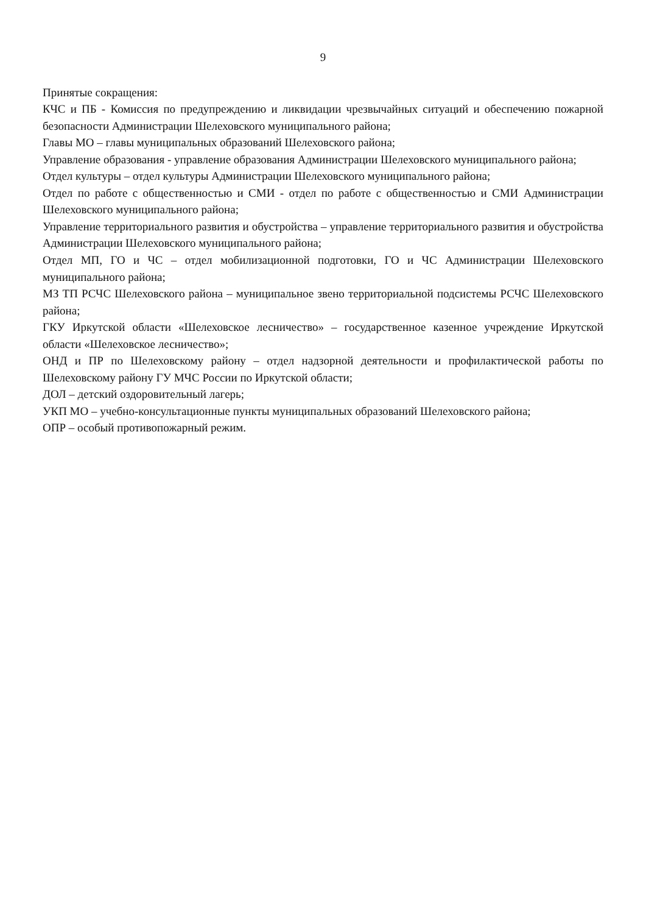9
Принятые сокращения:
КЧС и ПБ - Комиссия по предупреждению и ликвидации чрезвычайных ситуаций и обеспечению пожарной безопасности Администрации Шелеховского муниципального района;
Главы МО – главы муниципальных образований Шелеховского района;
Управление образования - управление образования Администрации Шелеховского муниципального района;
Отдел культуры – отдел культуры Администрации Шелеховского муниципального района;
Отдел по работе с общественностью и СМИ - отдел по работе с общественностью и СМИ Администрации Шелеховского муниципального района;
Управление территориального развития и обустройства – управление территориального развития и обустройства Администрации Шелеховского муниципального района;
Отдел МП, ГО и ЧС – отдел мобилизационной подготовки, ГО и ЧС Администрации Шелеховского муниципального района;
МЗ ТП РСЧС Шелеховского района – муниципальное звено территориальной подсистемы РСЧС Шелеховского района;
ГКУ Иркутской области «Шелеховское лесничество» – государственное казенное учреждение Иркутской области «Шелеховское лесничество»;
ОНД и ПР по Шелеховскому району – отдел надзорной деятельности и профилактической работы по Шелеховскому району ГУ МЧС России по Иркутской области;
ДОЛ – детский оздоровительный лагерь;
УКП МО – учебно-консультационные пункты муниципальных образований Шелеховского района;
ОПР – особый противопожарный режим.